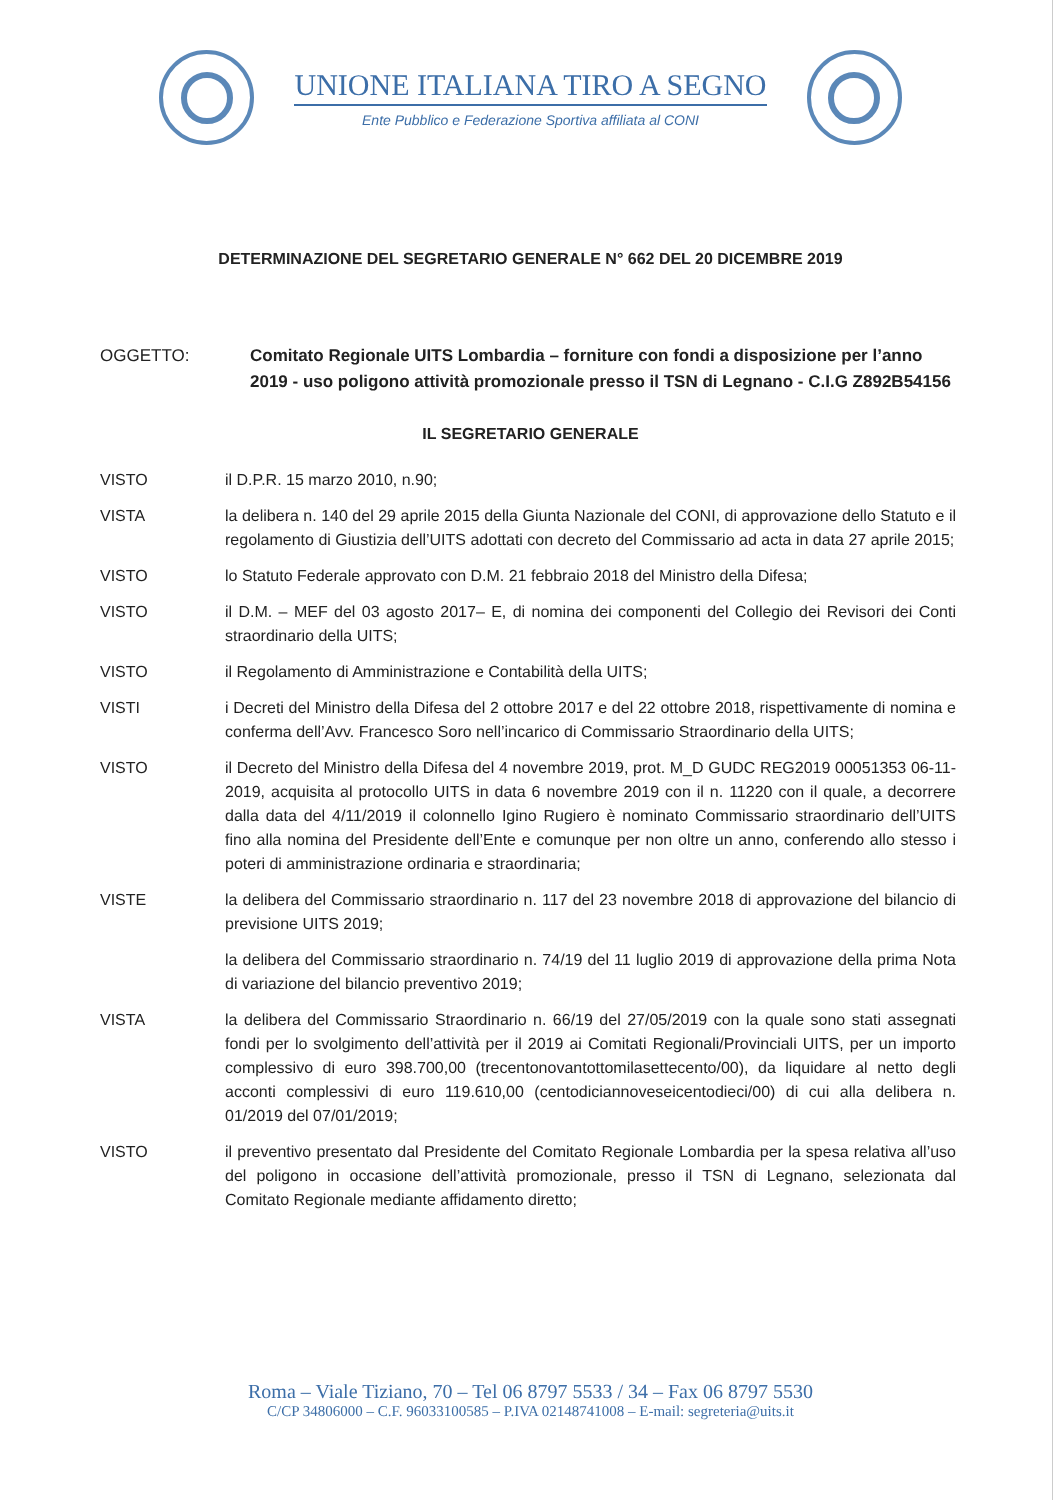UNIONE ITALIANA TIRO A SEGNO
Ente Pubblico e Federazione Sportiva affiliata al CONI
DETERMINAZIONE DEL SEGRETARIO GENERALE N° 662 DEL 20 DICEMBRE 2019
OGGETTO: Comitato Regionale UITS Lombardia – forniture con fondi a disposizione per l’anno 2019 - uso poligono attività promozionale presso il TSN di Legnano - C.I.G Z892B54156
IL SEGRETARIO GENERALE
VISTO il D.P.R. 15 marzo 2010, n.90;
VISTA la delibera n. 140 del 29 aprile 2015 della Giunta Nazionale del CONI, di approvazione dello Statuto e il regolamento di Giustizia dell’UITS adottati con decreto del Commissario ad acta in data 27 aprile 2015;
VISTO lo Statuto Federale approvato con D.M. 21 febbraio 2018 del Ministro della Difesa;
VISTO il D.M. – MEF del 03 agosto 2017– E, di nomina dei componenti del Collegio dei Revisori dei Conti straordinario della UITS;
VISTO il Regolamento di Amministrazione e Contabilità della UITS;
VISTI i Decreti del Ministro della Difesa del 2 ottobre 2017 e del 22 ottobre 2018, rispettivamente di nomina e conferma dell’Avv. Francesco Soro nell’incarico di Commissario Straordinario della UITS;
VISTO il Decreto del Ministro della Difesa del 4 novembre 2019, prot. M_D GUDC REG2019 00051353 06-11-2019, acquisita al protocollo UITS in data 6 novembre 2019 con il n. 11220 con il quale, a decorrere dalla data del 4/11/2019 il colonnello Igino Rugiero è nominato Commissario straordinario dell’UITS fino alla nomina del Presidente dell’Ente e comunque per non oltre un anno, conferendo allo stesso i poteri di amministrazione ordinaria e straordinaria;
VISTE la delibera del Commissario straordinario n. 117 del 23 novembre 2018 di approvazione del bilancio di previsione UITS 2019;
la delibera del Commissario straordinario n. 74/19 del 11 luglio 2019 di approvazione della prima Nota di variazione del bilancio preventivo 2019;
VISTA la delibera del Commissario Straordinario n. 66/19 del 27/05/2019 con la quale sono stati assegnati fondi per lo svolgimento dell’attività per il 2019 ai Comitati Regionali/Provinciali UITS, per un importo complessivo di euro 398.700,00 (trecentonovantottomilasettecento/00), da liquidare al netto degli acconti complessivi di euro 119.610,00 (centodiciannoveseicentodieci/00) di cui alla delibera n. 01/2019 del 07/01/2019;
VISTO il preventivo presentato dal Presidente del Comitato Regionale Lombardia per la spesa relativa all’uso del poligono in occasione dell’attività promozionale, presso il TSN di Legnano, selezionata dal Comitato Regionale mediante affidamento diretto;
Roma – Viale Tiziano, 70 – Tel 06 8797 5533 / 34 – Fax 06 8797 5530
C/CP 34806000 – C.F. 96033100585 – P.IVA 02148741008 – E-mail: segreteria@uits.it